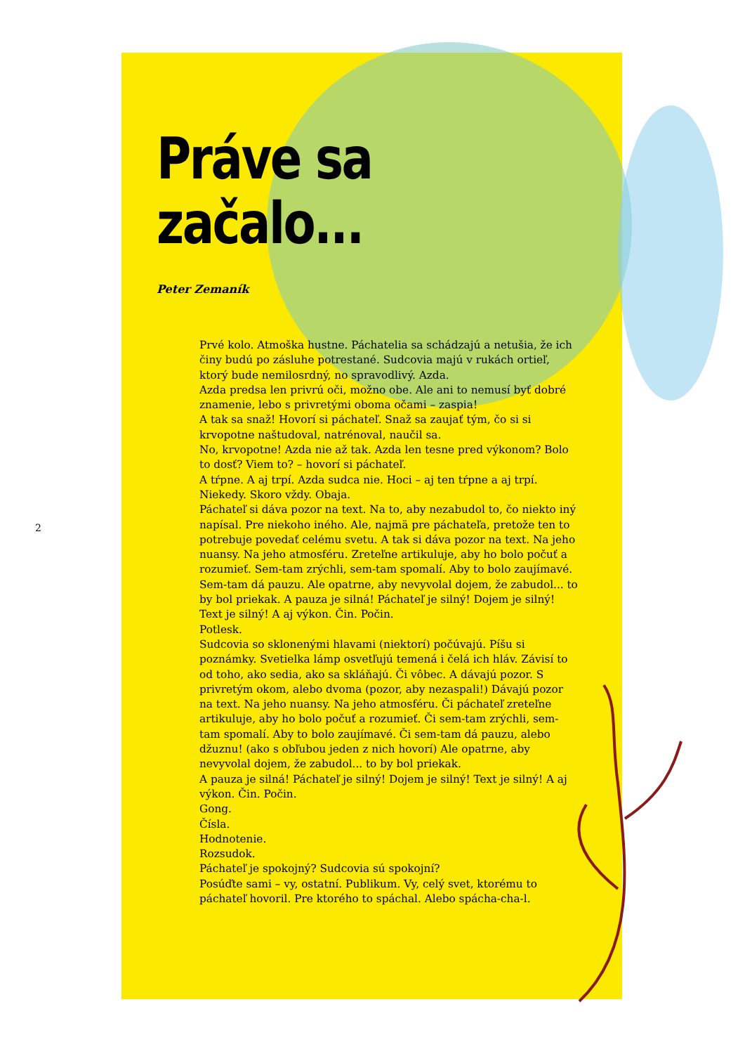2
Práve sa
začalo...
Peter Zemaník
Prvé kolo. Atmoška hustne. Páchatelia sa schádzajú a netušia, že ich činy budú po zásluhe potrestané. Sudcovia majú v rukách ortieľ, ktorý bude nemilosrdný, no spravodlivý. Azda.
Azda predsa len privrú oči, možno obe. Ale ani to nemusí byť dobré znamenie, lebo s privretými oboma očami – zaspia!
A tak sa snaž! Hovorí si páchateľ. Snaž sa zaujať tým, čo si si krvopotne naštudoval, natrénoval, naučil sa.
No, krvopotne! Azda nie až tak. Azda len tesne pred výkonom? Bolo to dosť? Viem to? – hovorí si páchateľ.
A tŕpne. A aj trpí. Azda sudca nie. Hoci – aj ten tŕpne a aj trpí. Niekedy. Skoro vždy. Obaja.
Páchateľ si dáva pozor na text. Na to, aby nezabudol to, čo niekto iný napísal. Pre niekoho iného. Ale, najmä pre páchateľa, pretože ten to potrebuje povedať celému svetu. A tak si dáva pozor na text. Na jeho nuansy. Na jeho atmosféru. Zreteľne artikuluje, aby ho bolo počuť a rozumieť. Sem-tam zrýchli, sem-tam spomalí. Aby to bolo zaujímavé. Sem-tam dá pauzu. Ale opatrne, aby nevyvolal dojem, že zabudol... to by bol priekak. A pauza je silná! Páchateľ je silný! Dojem je silný! Text je silný! A aj výkon. Čin. Počin.
Potlesk.
Sudcovia so sklonenými hlavami (niektorí) počúvajú. Píšu si poznámky. Svetielka lámp osvetľujú temená i čelá ich hláv. Závisí to od toho, ako sedia, ako sa skláňajú. Či vôbec. A dávajú pozor. S privretým okom, alebo dvoma (pozor, aby nezaspali!) Dávajú pozor na text. Na jeho nuansy. Na jeho atmosféru. Či páchateľ zreteľne artikuluje, aby ho bolo počuť a rozumieť. Či sem-tam zrýchli, sem-tam spomalí. Aby to bolo zaujímavé. Či sem-tam dá pauzu, alebo džuznu! (ako s obľubou jeden z nich hovorí) Ale opatrne, aby nevyvolal dojem, že zabudol... to by bol priekak.
A pauza je silná! Páchateľ je silný! Dojem je silný! Text je silný! A aj výkon. Čin. Počin.
Gong.
Čísla.
Hodnotenie.
Rozsudok.
Páchateľ je spokojný? Sudcovia sú spokojní?
Posúďte sami – vy, ostatní. Publikum. Vy, celý svet, ktorému to páchateľ hovoril. Pre ktorého to spáchal. Alebo spácha-cha-l.